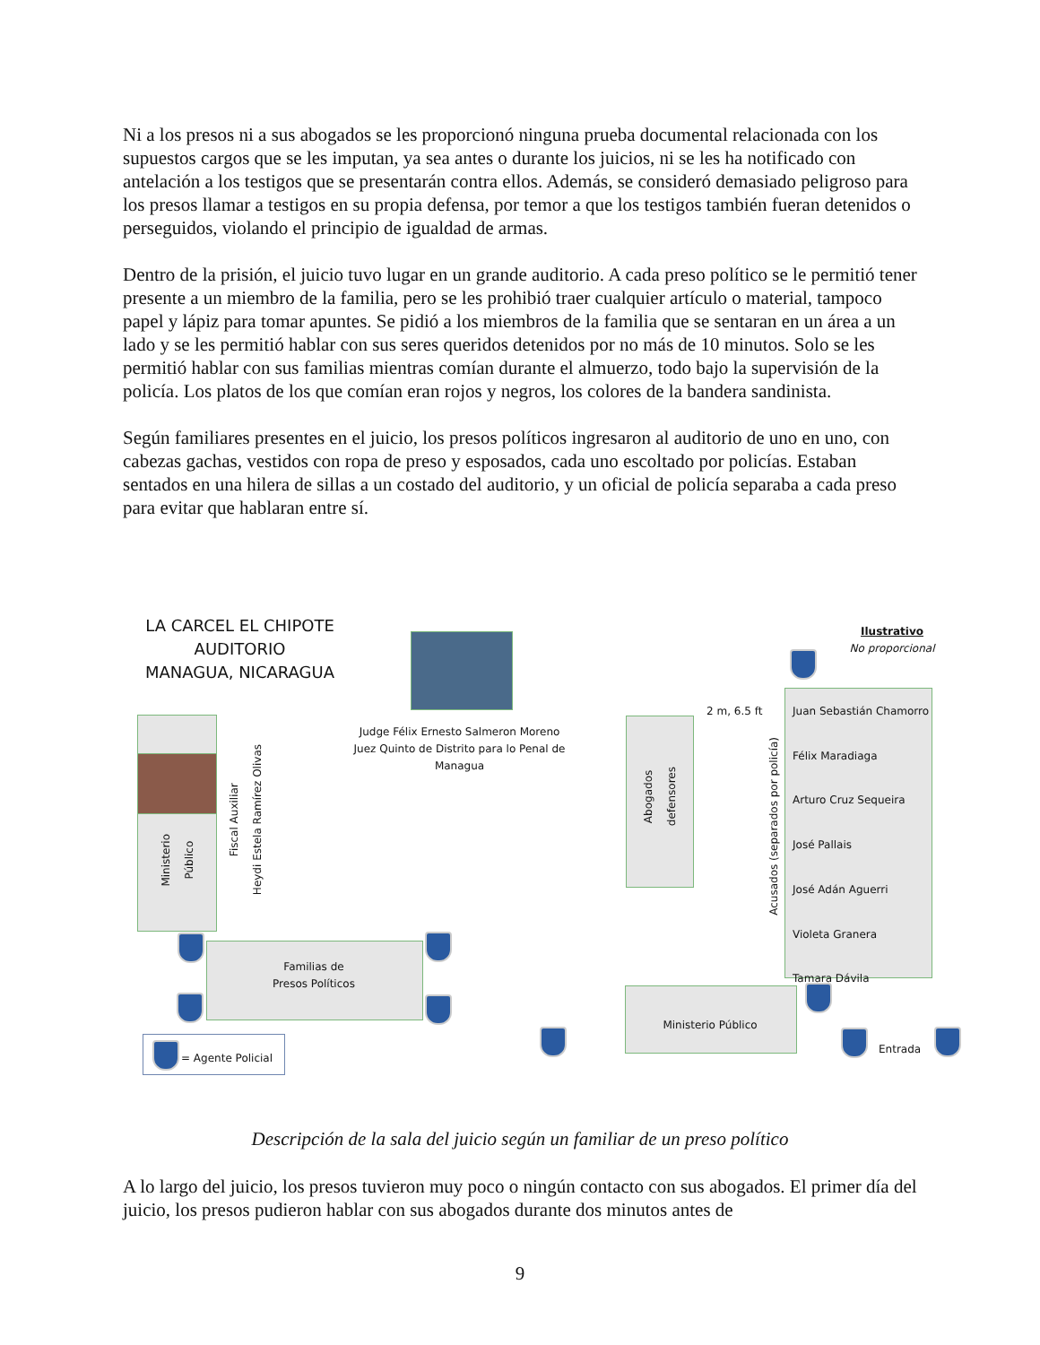Ni a los presos ni a sus abogados se les proporcionó ninguna prueba documental relacionada con los supuestos cargos que se les imputan, ya sea antes o durante los juicios, ni se les ha notificado con antelación a los testigos que se presentarán contra ellos. Además, se consideró demasiado peligroso para los presos llamar a testigos en su propia defensa, por temor a que los testigos también fueran detenidos o perseguidos, violando el principio de igualdad de armas.
Dentro de la prisión, el juicio tuvo lugar en un grande auditorio. A cada preso político se le permitió tener presente a un miembro de la familia, pero se les prohibió traer cualquier artículo o material, tampoco papel y lápiz para tomar apuntes. Se pidió a los miembros de la familia que se sentaran en un área a un lado y se les permitió hablar con sus seres queridos detenidos por no más de 10 minutos. Solo se les permitió hablar con sus familias mientras comían durante el almuerzo, todo bajo la supervisión de la policía. Los platos de los que comían eran rojos y negros, los colores de la bandera sandinista.
Según familiares presentes en el juicio, los presos políticos ingresaron al auditorio de uno en uno, con cabezas gachas, vestidos con ropa de preso y esposados, cada uno escoltado por policías. Estaban sentados en una hilera de sillas a un costado del auditorio, y un oficial de policía separaba a cada preso para evitar que hablaran entre sí.
LA CARCEL EL CHIPOTE
AUDITORIO
MANAGUA, NICARAGUA
Judge Félix Ernesto Salmeron Moreno
Juez Quinto de Distrito para lo Penal de Managua
Ilustrativo
No proporcional
Ministerio
Público
Fiscal Auxiliar
Heydi Estela Ramírez Olivas
Familias de
Presos Políticos
Abogados
defensores
2 m, 6.5 ft
Acusados (separados por policía)
Juan Sebastián Chamorro
Félix Maradiaga
Arturo Cruz Sequeira
José Pallais
José Adán Aguerri
Violeta Granera
Tamara Dávila
Ministerio Público
Entrada
= Agente Policial
Descripción de la sala del juicio según un familiar de un preso político
A lo largo del juicio, los presos tuvieron muy poco o ningún contacto con sus abogados. El primer día del juicio, los presos pudieron hablar con sus abogados durante dos minutos antes de
9